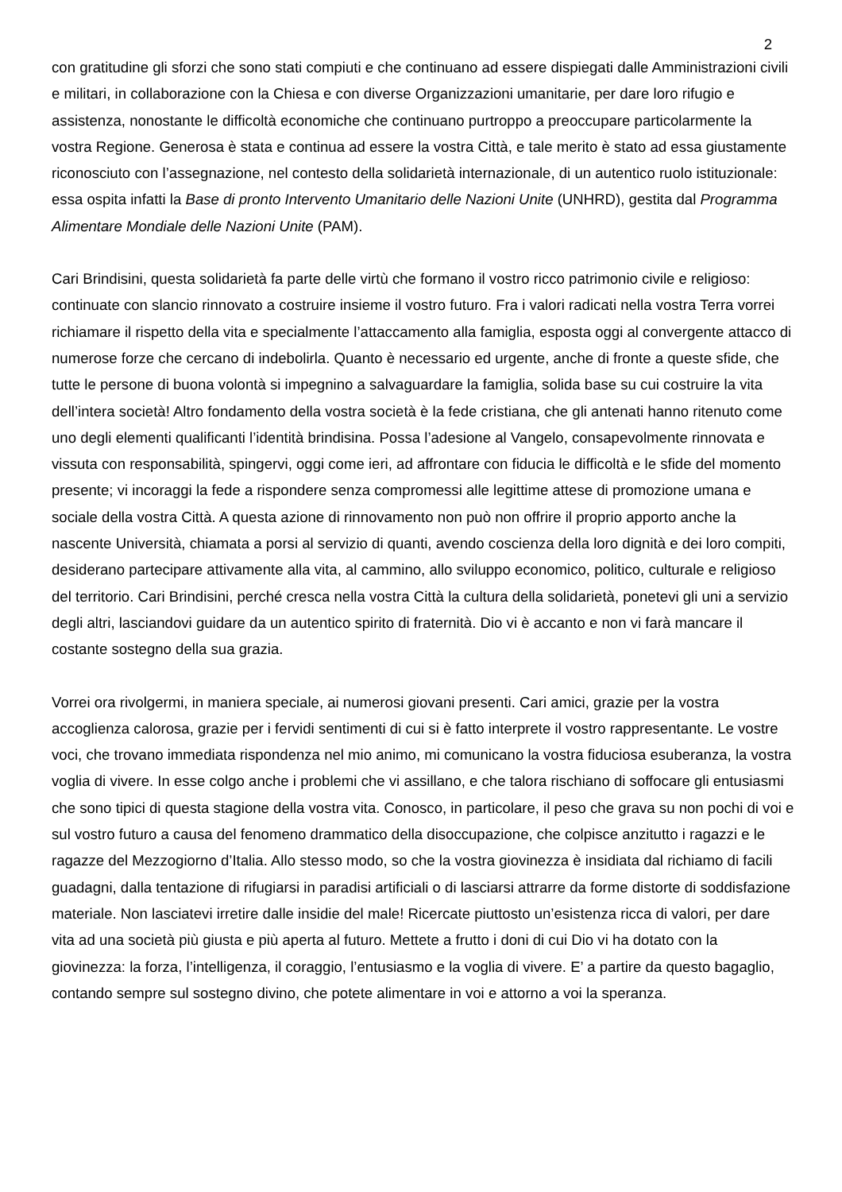2
con gratitudine gli sforzi che sono stati compiuti e che continuano ad essere dispiegati dalle Amministrazioni civili e militari, in collaborazione con la Chiesa e con diverse Organizzazioni umanitarie, per dare loro rifugio e assistenza, nonostante le difficoltà economiche che continuano purtroppo a preoccupare particolarmente la vostra Regione. Generosa è stata e continua ad essere la vostra Città, e tale merito è stato ad essa giustamente riconosciuto con l’assegnazione, nel contesto della solidarietà internazionale, di un autentico ruolo istituzionale: essa ospita infatti la Base di pronto Intervento Umanitario delle Nazioni Unite (UNHRD), gestita dal Programma Alimentare Mondiale delle Nazioni Unite (PAM).
Cari Brindisini, questa solidarietà fa parte delle virtù che formano il vostro ricco patrimonio civile e religioso: continuate con slancio rinnovato a costruire insieme il vostro futuro. Fra i valori radicati nella vostra Terra vorrei richiamare il rispetto della vita e specialmente l’attaccamento alla famiglia, esposta oggi al convergente attacco di numerose forze che cercano di indebolirla. Quanto è necessario ed urgente, anche di fronte a queste sfide, che tutte le persone di buona volontà si impegnino a salvaguardare la famiglia, solida base su cui costruire la vita dell’intera società! Altro fondamento della vostra società è la fede cristiana, che gli antenati hanno ritenuto come uno degli elementi qualificanti l’identità brindisina. Possa l’adesione al Vangelo, consapevolmente rinnovata e vissuta con responsabilità, spingervi, oggi come ieri, ad affrontare con fiducia le difficoltà e le sfide del momento presente; vi incoraggi la fede a rispondere senza compromessi alle legittime attese di promozione umana e sociale della vostra Città. A questa azione di rinnovamento non può non offrire il proprio apporto anche la nascente Università, chiamata a porsi al servizio di quanti, avendo coscienza della loro dignità e dei loro compiti, desiderano partecipare attivamente alla vita, al cammino, allo sviluppo economico, politico, culturale e religioso del territorio. Cari Brindisini, perché cresca nella vostra Città la cultura della solidarietà, ponetevi gli uni a servizio degli altri, lasciandovi guidare da un autentico spirito di fraternità. Dio vi è accanto e non vi farà mancare il costante sostegno della sua grazia.
Vorrei ora rivolgermi, in maniera speciale, ai numerosi giovani presenti. Cari amici, grazie per la vostra accoglienza calorosa, grazie per i fervidi sentimenti di cui si è fatto interprete il vostro rappresentante. Le vostre voci, che trovano immediata rispondenza nel mio animo, mi comunicano la vostra fiduciosa esuberanza, la vostra voglia di vivere. In esse colgo anche i problemi che vi assillano, e che talora rischiano di soffocare gli entusiasmi che sono tipici di questa stagione della vostra vita. Conosco, in particolare, il peso che grava su non pochi di voi e sul vostro futuro a causa del fenomeno drammatico della disoccupazione, che colpisce anzitutto i ragazzi e le ragazze del Mezzogiorno d’Italia. Allo stesso modo, so che la vostra giovinezza è insidiata dal richiamo di facili guadagni, dalla tentazione di rifugiarsi in paradisi artificiali o di lasciarsi attrarre da forme distorte di soddisfazione materiale. Non lasciatevi irretire dalle insidie del male! Ricercate piuttosto un’esistenza ricca di valori, per dare vita ad una società più giusta e più aperta al futuro. Mettete a frutto i doni di cui Dio vi ha dotato con la giovinezza: la forza, l’intelligenza, il coraggio, l’entusiasmo e la voglia di vivere. E’ a partire da questo bagaglio, contando sempre sul sostegno divino, che potete alimentare in voi e attorno a voi la speranza.